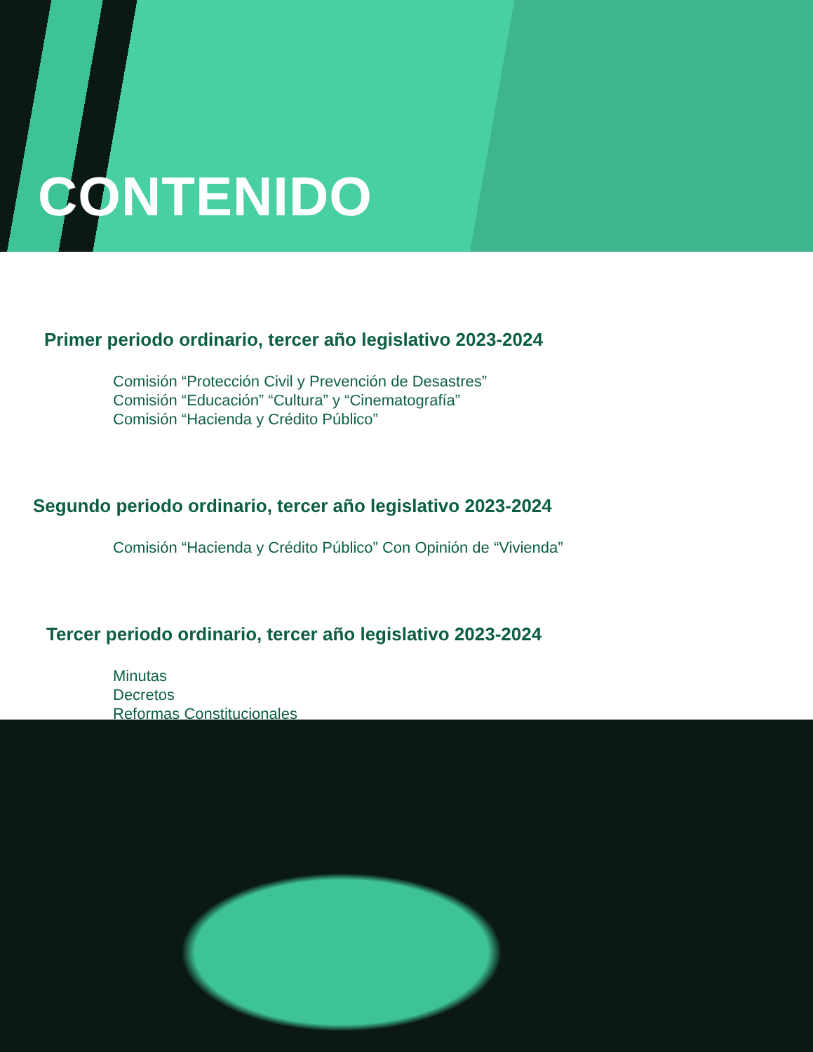CONTENIDO
Primer periodo ordinario, tercer año legislativo 2023-2024
Comisión “Protección Civil y Prevención de Desastres”
Comisión “Educación” “Cultura” y “Cinematografía”
Comisión “Hacienda y Crédito Público”
Segundo periodo ordinario, tercer año legislativo 2023-2024
Comisión “Hacienda y Crédito Público” Con Opinión de “Vivienda”
Tercer periodo ordinario, tercer año legislativo 2023-2024
Minutas
Decretos
Reformas Constitucionales